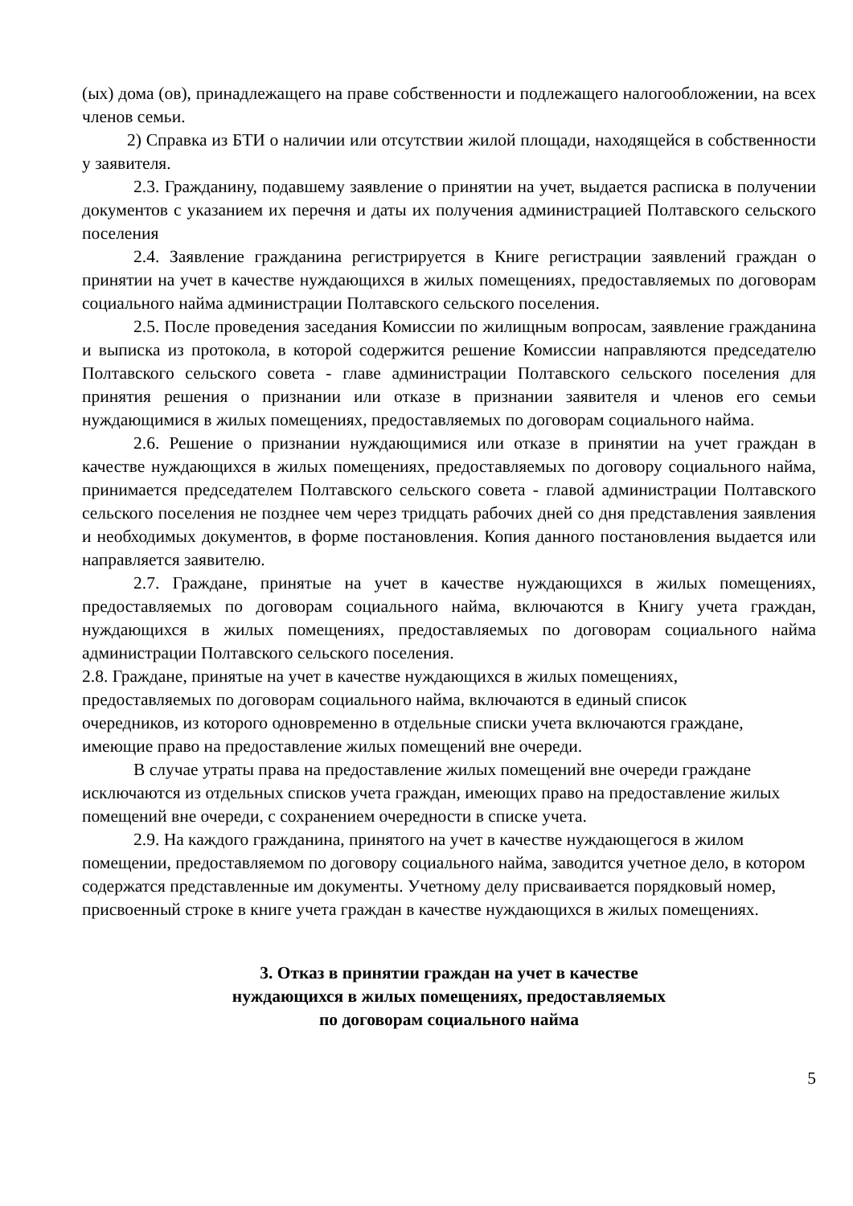(ых) дома (ов), принадлежащего на праве собственности и подлежащего налогообложении, на всех членов семьи.
2) Справка из БТИ о наличии или отсутствии жилой площади, находящейся в собственности у заявителя.
2.3. Гражданину, подавшему заявление о принятии на учет, выдается расписка в получении документов с указанием их перечня и даты их получения администрацией Полтавского сельского поселения
2.4. Заявление гражданина регистрируется в Книге регистрации заявлений граждан о принятии на учет в качестве нуждающихся в жилых помещениях, предоставляемых по договорам социального найма администрации Полтавского сельского поселения.
2.5. После проведения заседания Комиссии по жилищным вопросам, заявление гражданина и выписка из протокола, в которой содержится решение Комиссии направляются председателю Полтавского сельского совета - главе администрации Полтавского сельского поселения для принятия решения о признании или отказе в признании заявителя и членов его семьи нуждающимися в жилых помещениях, предоставляемых по договорам социального найма.
2.6. Решение о признании нуждающимися или отказе в принятии на учет граждан в качестве нуждающихся в жилых помещениях, предоставляемых по договору социального найма, принимается председателем Полтавского сельского совета - главой администрации Полтавского сельского поселения не позднее чем через тридцать рабочих дней со дня представления заявления и необходимых документов, в форме постановления. Копия данного постановления выдается или направляется заявителю.
2.7. Граждане, принятые на учет в качестве нуждающихся в жилых помещениях, предоставляемых по договорам социального найма, включаются в Книгу учета граждан, нуждающихся в жилых помещениях, предоставляемых по договорам социального найма администрации Полтавского сельского поселения.
2.8. Граждане, принятые на учет в качестве нуждающихся в жилых помещениях, предоставляемых по договорам социального найма, включаются в единый список очередников, из которого одновременно в отдельные списки учета включаются граждане, имеющие право на предоставление жилых помещений вне очереди.
В случае утраты права на предоставление жилых помещений вне очереди граждане исключаются из отдельных списков учета граждан, имеющих право на предоставление жилых помещений вне очереди, с сохранением очередности в списке учета.
2.9. На каждого гражданина, принятого на учет в качестве нуждающегося в жилом помещении, предоставляемом по договору социального найма, заводится учетное дело, в котором содержатся представленные им документы. Учетному делу присваивается порядковый номер, присвоенный строке в книге учета граждан в качестве нуждающихся в жилых помещениях.
3. Отказ в принятии граждан на учет в качестве
нуждающихся в жилых помещениях, предоставляемых
по договорам социального найма
5